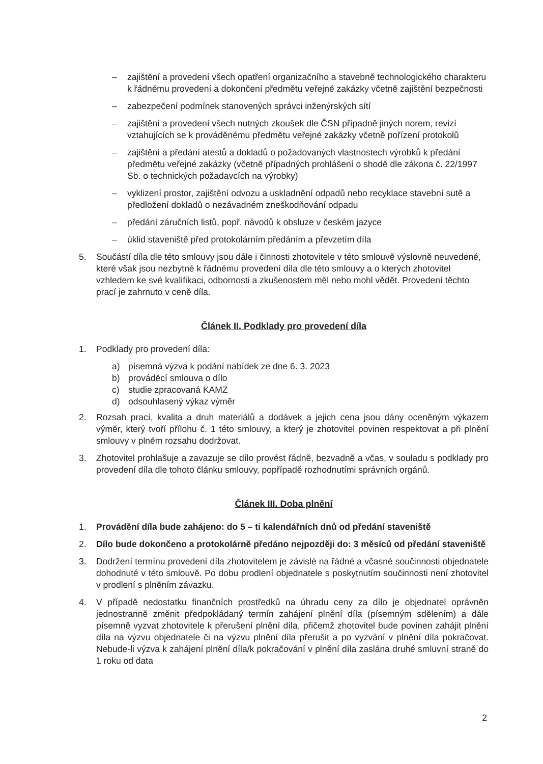– zajištění a provedení všech opatření organizačního a stavebně technologického charakteru k řádnému provedení a dokončení předmětu veřejné zakázky včetně zajištění bezpečnosti
– zabezpečení podmínek stanovených správci inženýrských sítí
– zajištění a provedení všech nutných zkoušek dle ČSN případně jiných norem, revizí vztahujících se k prováděnému předmětu veřejné zakázky včetně pořízení protokolů
– zajištění a předání atestů a dokladů o požadovaných vlastnostech výrobků k předání předmětu veřejné zakázky (včetně případných prohlášení o shodě dle zákona č. 22/1997 Sb. o technických požadavcích na výrobky)
– vyklizení prostor, zajištění odvozu a uskladnění odpadů nebo recyklace stavební sutě a předložení dokladů o nezávadném zneškodňování odpadu
– předání záručních listů, popř. návodů k obsluze v českém jazyce
– úklid staveniště před protokolárním předáním a převzetím díla
5. Součástí díla dle této smlouvy jsou dále i činnosti zhotovitele v této smlouvě výslovně neuvedené, které však jsou nezbytné k řádnému provedení díla dle této smlouvy a o kterých zhotovitel vzhledem ke své kvalifikaci, odbornosti a zkušenostem měl nebo mohl vědět. Provedení těchto prací je zahrnuto v ceně díla.
Článek II. Podklady pro provedení díla
1. Podklady pro provedení díla:
a) písemná výzva k podání nabídek ze dne 6. 3. 2023
b) prováděcí smlouva o dílo
c) studie zpracovaná KAMZ
d) odsouhlasený výkaz výměr
2. Rozsah prací, kvalita a druh materiálů a dodávek a jejich cena jsou dány oceněným výkazem výměr, který tvoří přílohu č. 1 této smlouvy, a který je zhotovitel povinen respektovat a při plnění smlouvy v plném rozsahu dodržovat.
3. Zhotovitel prohlašuje a zavazuje se dílo provést řádně, bezvadně a včas, v souladu s podklady pro provedení díla dle tohoto článku smlouvy, popřípadě rozhodnutími správních orgánů.
Článek III. Doba plnění
1. Provádění díla bude zahájeno: do 5 – ti kalendářních dnů od předání staveniště
2. Dílo bude dokončeno a protokolárně předáno nejpozději do: 3 měsíců od předání staveniště
3. Dodržení termínu provedení díla zhotovitelem je závislé na řádné a včasné součinnosti objednatele dohodnuté v této smlouvě. Po dobu prodlení objednatele s poskytnutím součinnosti není zhotovitel v prodlení s plněním závazku.
4. V případě nedostatku finančních prostředků na úhradu ceny za dílo je objednatel oprávněn jednostranně změnit předpokládaný termín zahájení plnění díla (písemným sdělením) a dále písemně vyzvat zhotovitele k přerušení plnění díla, přičemž zhotovitel bude povinen zahájit plnění díla na výzvu objednatele či na výzvu plnění díla přerušit a po vyzvání v plnění díla pokračovat. Nebude-li výzva k zahájení plnění díla/k pokračování v plnění díla zaslána druhé smluvní straně do 1 roku od data
2